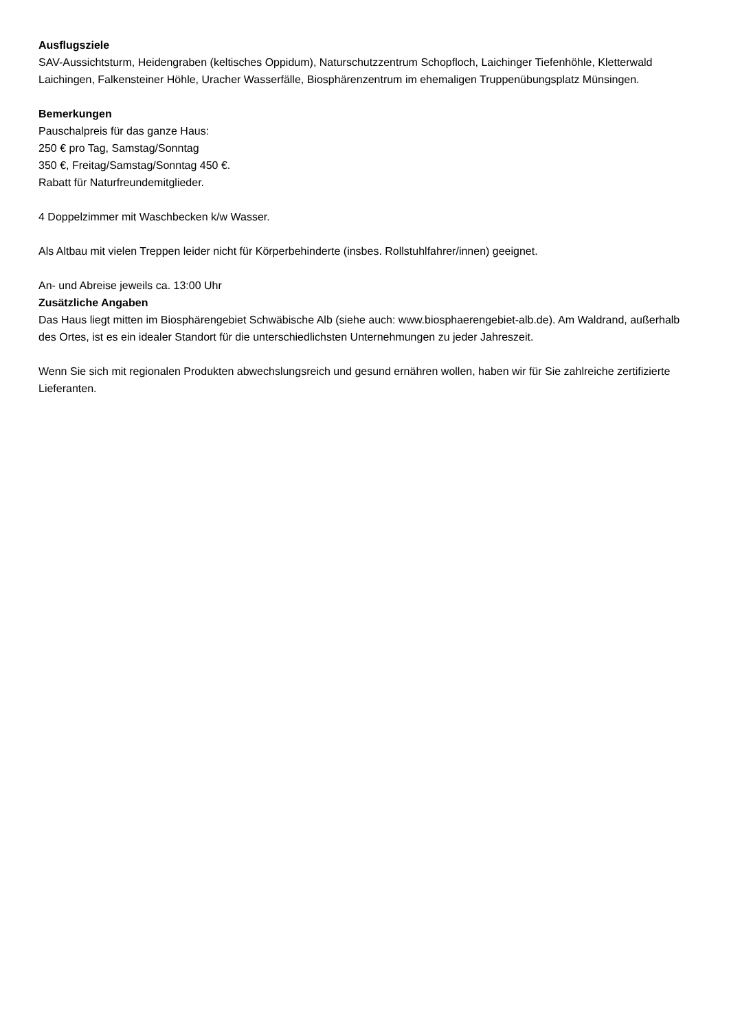Ausflugsziele
SAV-Aussichtsturm, Heidengraben (keltisches Oppidum), Naturschutzzentrum Schopfloch, Laichinger Tiefenhöhle, Kletterwald Laichingen, Falkensteiner Höhle, Uracher Wasserfälle, Biosphärenzentrum im ehemaligen Truppenübungsplatz Münsingen.
Bemerkungen
Pauschalpreis für das ganze Haus:
250 € pro Tag, Samstag/Sonntag
350 €, Freitag/Samstag/Sonntag 450 €.
Rabatt für Naturfreundemitglieder.
4 Doppelzimmer mit Waschbecken k/w Wasser.
Als Altbau mit vielen Treppen leider nicht für Körperbehinderte (insbes. Rollstuhlfahrer/innen) geeignet.
An- und Abreise jeweils ca. 13:00 Uhr
Zusätzliche Angaben
Das Haus liegt mitten im Biosphärengebiet Schwäbische Alb (siehe auch: www.biosphaerengebiet-alb.de). Am Waldrand, außerhalb des Ortes, ist es ein idealer Standort für die unterschiedlichsten Unternehmungen zu jeder Jahreszeit.
Wenn Sie sich mit regionalen Produkten abwechslungsreich und gesund ernähren wollen, haben wir für Sie zahlreiche zertifizierte Lieferanten.